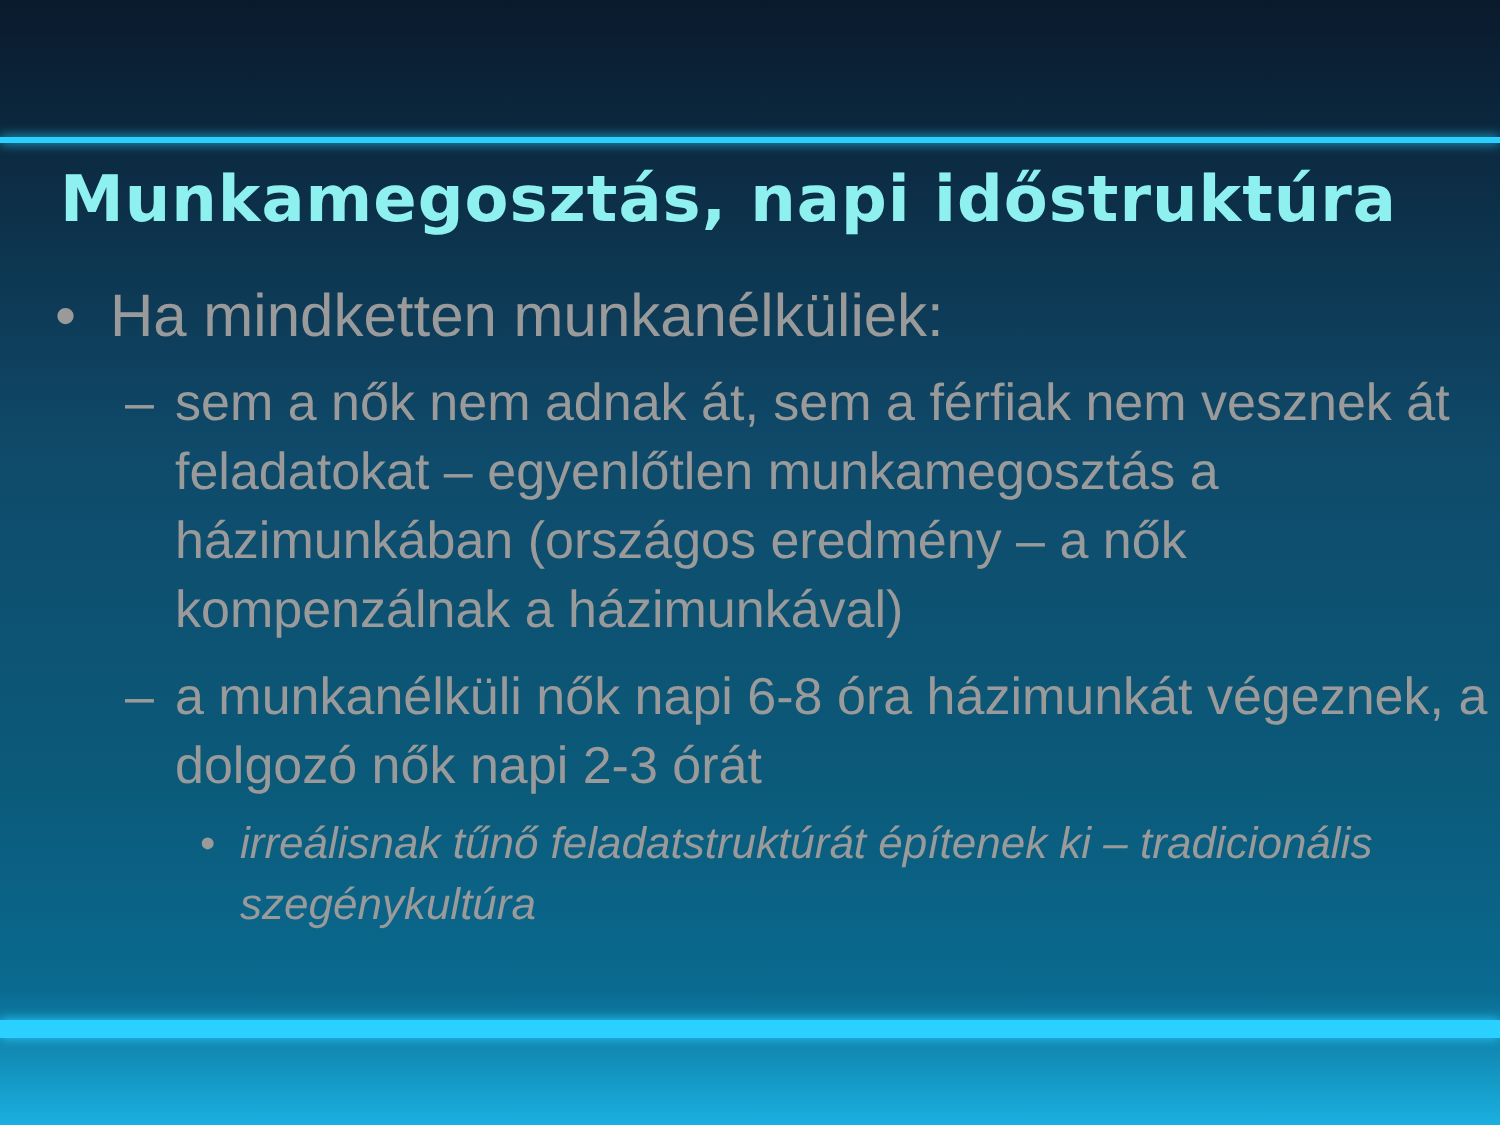Munkamegosztás, napi időstruktúra
• Ha mindketten munkanélküliek:
– sem a nők nem adnak át, sem a férfiak nem vesznek át feladatokat – egyenlőtlen munkamegosztás a házimunkában (országos eredmény – a nők kompenzálnak a házimunkával)
– a munkanélküli nők napi 6-8 óra házimunkát végeznek, a dolgozó nők napi 2-3 órát
• irreálisnak tűnő feladatstruktúrát építenek ki – tradicionális szegénykultúra